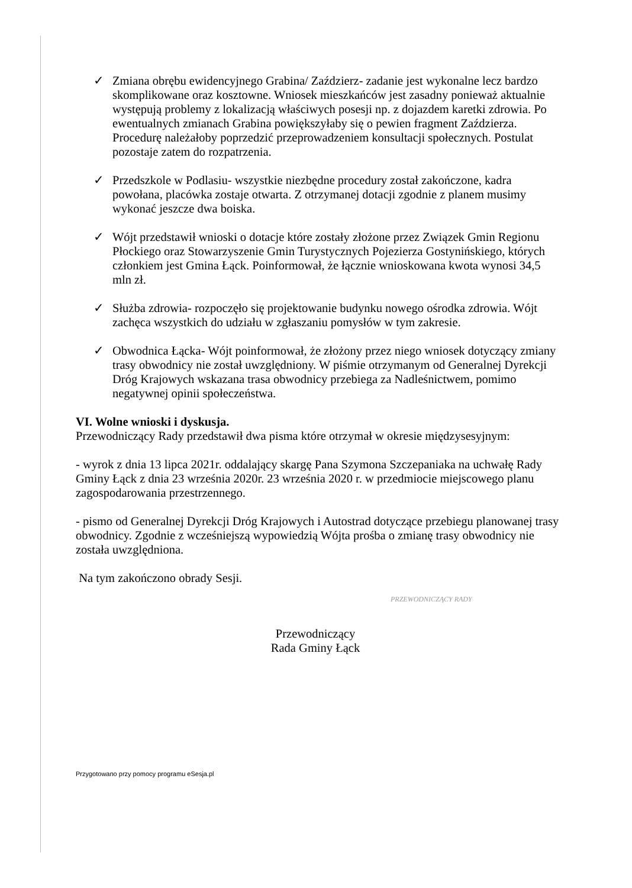✓ Zmiana obrębu ewidencyjnego Grabina/ Zaździerz- zadanie jest wykonalne lecz bardzo skomplikowane oraz kosztowne. Wniosek mieszkańców jest zasadny ponieważ aktualnie występują problemy z lokalizacją właściwych posesji np. z dojazdem karetki zdrowia. Po ewentualnych zmianach Grabina powiększyłaby się o pewien fragment Zaździerza. Procedurę należałoby poprzedzić przeprowadzeniem konsultacji społecznych. Postulat pozostaje zatem do rozpatrzenia.
✓ Przedszkole w Podlasiu- wszystkie niezbędne procedury został zakończone, kadra powołana, placówka zostaje otwarta. Z otrzymanej dotacji zgodnie z planem musimy wykonać jeszcze dwa boiska.
✓ Wójt przedstawił wnioski o dotacje które zostały złożone przez Związek Gmin Regionu Płockiego oraz Stowarzyszenie Gmin Turystycznych Pojezierza Gostynińskiego, których członkiem jest Gmina Łąck. Poinformował, że łącznie wnioskowana kwota wynosi 34,5 mln zł.
✓ Służba zdrowia- rozpoczęło się projektowanie budynku nowego ośrodka zdrowia. Wójt zachęca wszystkich do udziału w zgłaszaniu pomysłów w tym zakresie.
✓ Obwodnica Łącka- Wójt poinformował, że złożony przez niego wniosek dotyczący zmiany trasy obwodnicy nie został uwzględniony. W piśmie otrzymanym od Generalnej Dyrekcji Dróg Krajowych wskazana trasa obwodnicy przebiega za Nadleśnictwem, pomimo negatywnej opinii społeczeństwa.
VI. Wolne wnioski i dyskusja.
Przewodniczący Rady przedstawił dwa pisma które otrzymał w okresie międzysesyjnym:
- wyrok z dnia 13 lipca 2021r. oddalający skargę Pana Szymona Szczepaniaka na uchwałę Rady Gminy Łąck z dnia 23 września 2020r. 23 września 2020 r. w przedmiocie miejscowego planu zagospodarowania przestrzennego.
- pismo od Generalnej Dyrekcji Dróg Krajowych i Autostrad dotyczące przebiegu planowanej trasy obwodnicy. Zgodnie z wcześniejszą wypowiedzią Wójta prośba o zmianę trasy obwodnicy nie została uwzględniona.
Na tym zakończono obrady Sesji.
Przewodniczący
Rada Gminy Łąck
PRZEWODNICZĄCY RADY
Przygotowano przy pomocy programu eSesja.pl